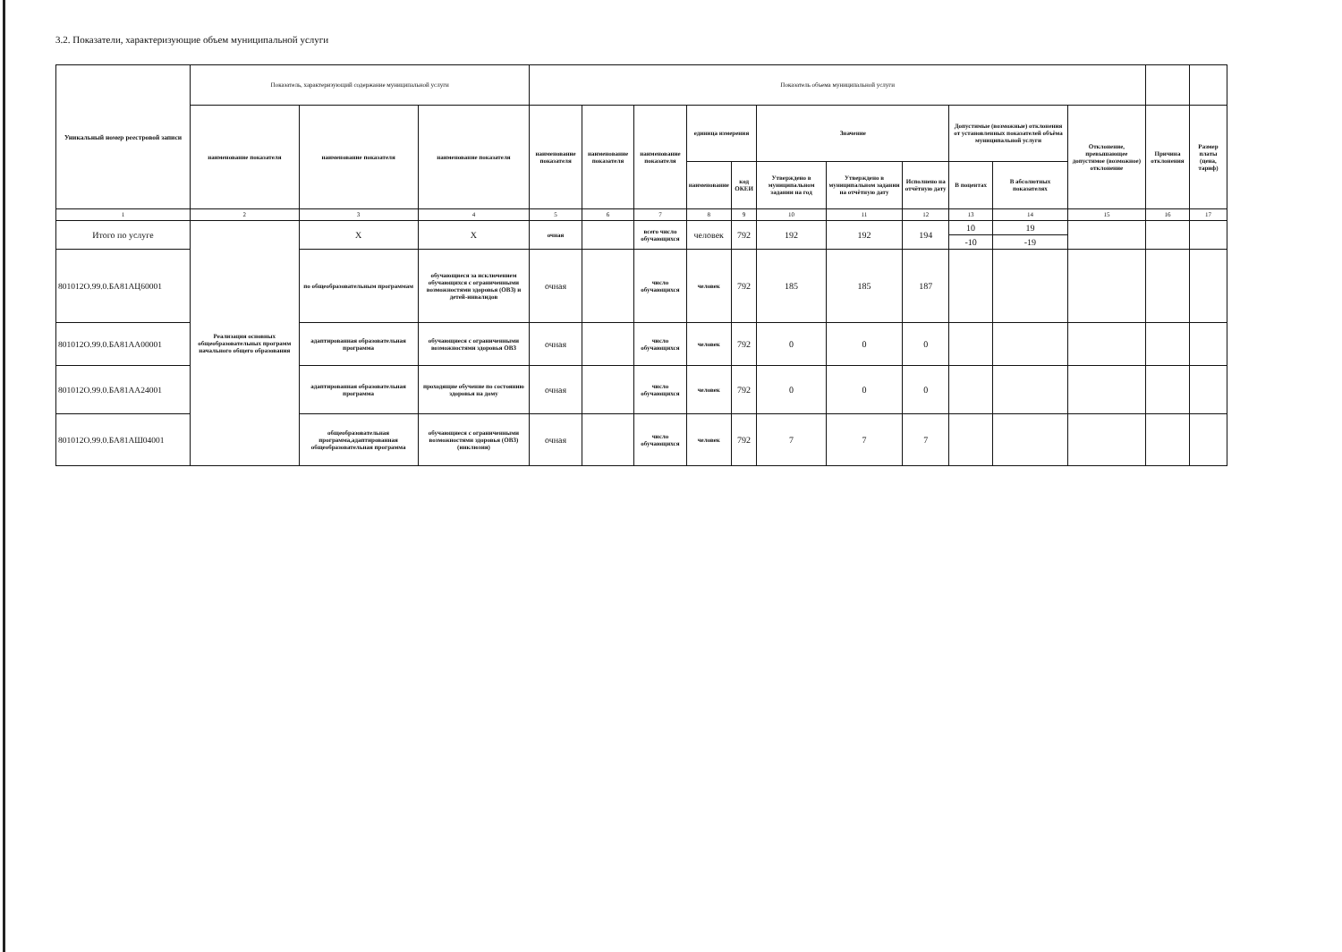3.2. Показатели, характеризующие объем муниципальной услуги
| Уникальный номер реестровой записи | Показатель, характеризующий содержание муниципальной услуги | | | Показатель объема муниципальной услуги | | | | | | | | | | | | |
| --- | --- | --- | --- | --- | --- | --- | --- | --- | --- | --- | --- | --- | --- | --- | --- | --- |
| | наименование показателя | наименование показателя | наименование показателя | наименование показателя | наименование показателя | наименование показателя | единица измерения | | Значение | | | Допустимые (возможные) отклонения от установленных показателей объёма муниципальной услуги | | Отклонение, превышающее допустимое (возможное) отклонение | Причина отклонения | Размер платы (цена, тариф) |
| | | | | | | | наименование | код ОКЕИ | Утверждено в муниципальном задании на год | Утверждено в муниципальном задании на отчётную дату | Исполнено на отчётную дату | В поцентах | В абсолютных показателях | | | |
| 1 | 2 | 3 | 4 | 5 | 6 | 7 | 8 | 9 | 10 | 11 | 12 | 13 | 14 | 15 | 16 | 17 |
| Итого по услуге | Реализация основных общеобразовательных программ начального общего образования | Х | Х | очная | | всего число обучающихся | человек | 792 | 192 | 192 | 194 | 10 | 19 | | | |
| | | | | | | | | | | | | -10 | -19 | | | |
| 801012О.99.0.БА81АЦ60001 | | по общеобразовательным программам | обучающиеся за исключением обучающихся с ограниченными возможностями здоровья (ОВЗ) и детей-инвалидов | очная | | число обучающихся | человек | 792 | 185 | 185 | 187 | | | | | |
| 801012О.99.0.БА81АА00001 | | адаптированная образовательная программа | обучающиеся с ограниченными возможностями здоровья ОВЗ | очная | | число обучающихся | человек | 792 | 0 | 0 | 0 | | | | | |
| 801012О.99.0.БА81АА24001 | | адаптированная образовательная программа | проходящие обучение по состоянию здоровья на дому | очная | | число обучающихся | человек | 792 | 0 | 0 | 0 | | | | | |
| 801012О.99.0.БА81АШ04001 | | общеобразовательная программа,адаптированная общеобразовательная программа | обучающиеся с ограниченными возможностями здоровья (ОВЗ) (инклюзия) | очная | | число обучающихся | человек | 792 | 7 | 7 | 7 | | | | | |